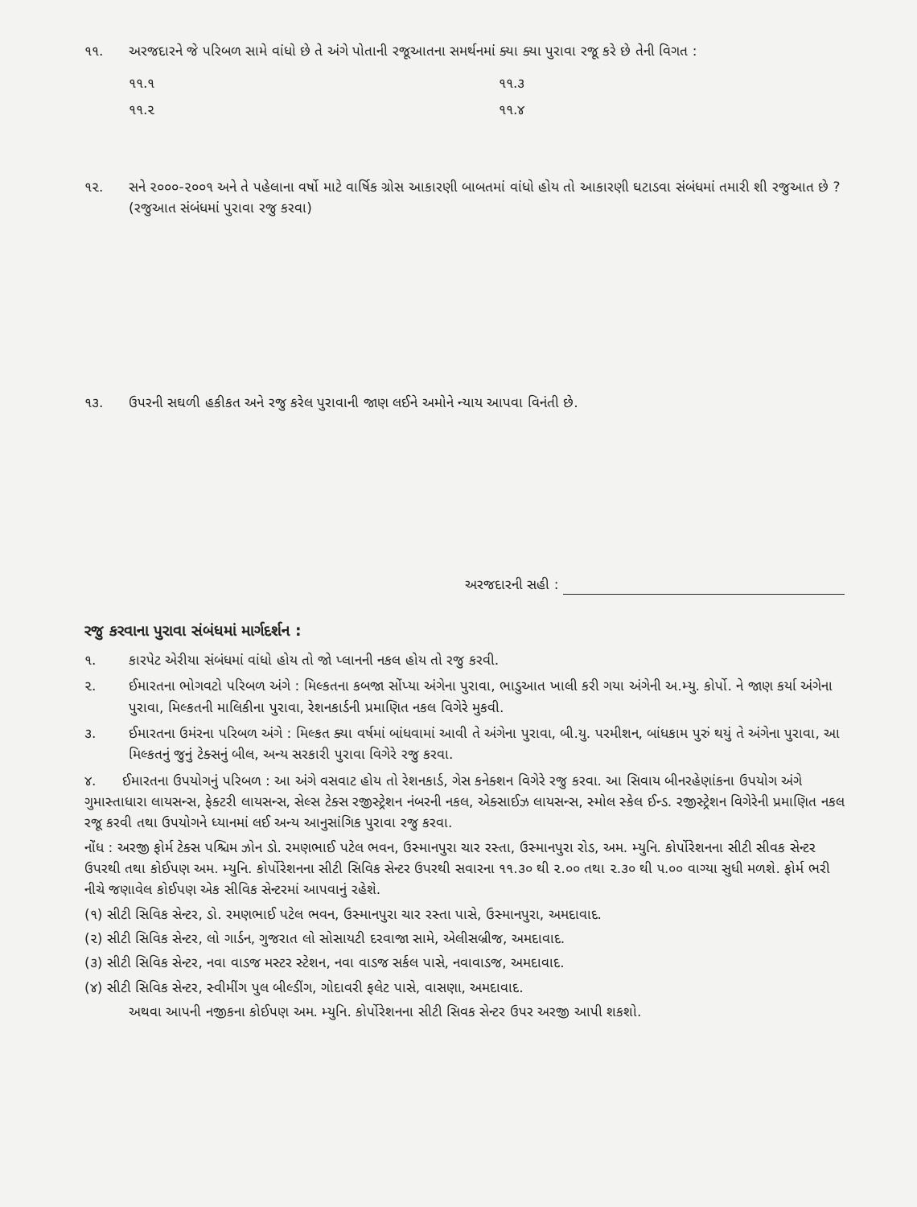૧૧. અરજદારને જે પરિબળ સામે વાંધો છે તે અંગે પોતાની રજૂઆતના સમર્થનમાં ક્યા ક્યા પુરાવા રજૂ કરે છે તેની વિગત :
૧૧.૧
૧૧.૩
૧૧.૨
૧૧.૪
૧૨. સને ૨૦૦૦-૨૦૦૧ અને તે પહેલાના વર્ષો માટે વાર્ષિક ગ્રોસ આકારણી બાબતમાં વાંધો હોય તો આકારણી ઘટાડવા સંબંધમાં તમારી શી રજુઆત છે ?
(રજુઆત સંબંધમાં પુરાવા રજુ કરવા)
૧૩. ઉપરની સઘળી હકીકત અને રજુ કરેલ પુરાવાની જાણ લઈને અમોને ન્યાય આપવા વિનંતી છે.
અરજદારની સહી :
રજુ કરવાના પુરાવા સંબંધમાં માર્ગદર્શન :
૧. કારપેટ એરીયા સંબંધમાં વાંધો હોય તો જો પ્લાનની નકલ હોય તો રજુ કરવી.
૨. ઈમારતના ભોગવટો પરિબળ અંગે : મિલ્કતના કબજા સોંપ્યા અંગેના પુરાવા, ભાડુઆત ખાલી કરી ગયા અંગેની અ.મ્યુ. કોર્પો. ને જાણ કર્યા અંગેના પુરાવા, મિલ્કતની માલિકીના પુરાવા, રેશનકાર્ડની પ્રમાણિત નકલ વિગેરે મુકવી.
૩. ઈમારતના ઉમંરના પરિબળ અંગે : મિલ્કત ક્યા વર્ષમાં બાંધવામાં આવી તે અંગેના પુરાવા, બી.યુ. પરમીશન, બાંધકામ પુરું થયું તે અંગેના પુરાવા, આ મિલ્કતનું જુનું ટેક્સનું બીલ, અન્ય સરકારી પુરાવા વિગેરે રજુ કરવા.
૪. ઈમારતના ઉપયોગનું પરિબળ : આ અંગે વસવાટ હોય તો રેશનકાર્ડ, ગેસ કનેક્શન વિગેરે રજુ કરવા. આ સિવાય બીનરહેણાંકના ઉપયોગ અંગે ગુમાસ્તાધારા લાયસન્સ, ફેક્ટરી લાયસન્સ, સેલ્સ ટેક્સ રજીસ્ટ્રેશન નંબરની નકલ, એક્સાઈઝ લાયસન્સ, સ્મોલ સ્કેલ ઈન્ડ. રજીસ્ટ્રેશન વિગેરેની પ્રમાણિત નકલ રજૂ કરવી તથા ઉપયોગને ધ્યાનમાં લઈ અન્ય આનુસાંગિક પુરાવા રજુ કરવા.
નોંધ : અરજી ફોર્મ ટેક્સ પશ્ચિમ ઝોન ડો. રમણભાઈ પટેલ ભવન, ઉસ્માનપુરા ચાર રસ્તા, ઉસ્માનપુરા રોડ, અમ. મ્યુનિ. કોર્પોરેશનના સીટી સીવક સેન્ટર ઉપરથી તથા કોઈપણ અમ. મ્યુનિ. કોર્પોરેશનના સીટી સિવિક સેન્ટર ઉપરથી સવારના ૧૧.૩૦ થી ૨.૦૦ તથા ૨.૩૦ થી ૫.૦૦ વાગ્યા સુધી મળશે. ફોર્મ ભરી નીચે જણાવેલ કોઈપણ એક સીવિક સેન્ટરમાં આપવાનું રહેશે.
(૧) સીટી સિવિક સેન્ટર, ડો. રમણભાઈ પટેલ ભવન, ઉસ્માનપુરા ચાર રસ્તા પાસે, ઉસ્માનપુરા, અમદાવાદ.
(૨) સીટી સિવિક સેન્ટર, લો ગાર્ડન, ગુજરાત લો સોસાયટી દરવાજા સામે, એલીસબ્રીજ, અમદાવાદ.
(૩) સીટી સિવિક સેન્ટર, નવા વાડજ મસ્ટર સ્ટેશન, નવા વાડજ સર્કલ પાસે, નવાવાડજ, અમદાવાદ.
(૪) સીટી સિવિક સેન્ટર, સ્વીમીંગ પુલ બીલ્ડીંગ, ગોદાવરી ફલેટ પાસે, વાસણા, અમદાવાદ.
અથવા આપની નજીકના કોઈપણ અમ. મ્યુનિ. કોર્પોરેશનના સીટી સિવક સેન્ટર ઉપર અરજી આપી શકશો.